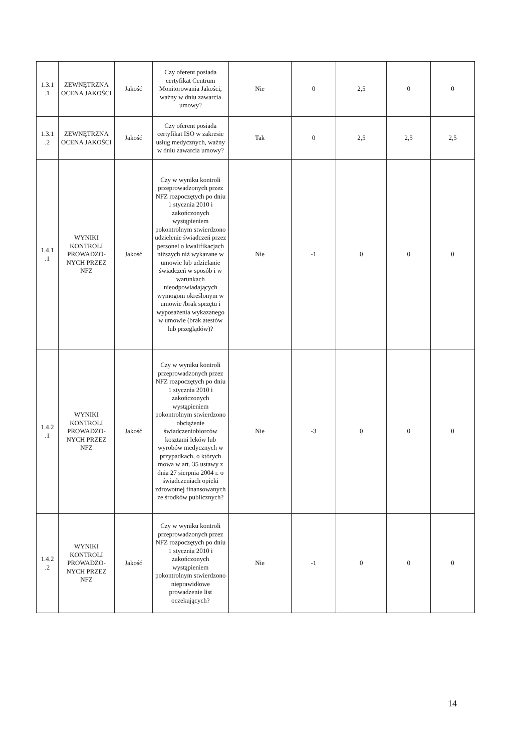| 1.3.1 .1 | ZEWNĘTRZNA OCENA JAKOŚCI | Jakość | Czy oferent posiada certyfikat Centrum Monitorowania Jakości, ważny w dniu zawarcia umowy? | Nie | 0 | 2,5 | 0 | 0 |
| 1.3.1 .2 | ZEWNĘTRZNA OCENA JAKOŚCI | Jakość | Czy oferent posiada certyfikat ISO w zakresie usług medycznych, ważny w dniu zawarcia umowy? | Tak | 0 | 2,5 | 2,5 | 2,5 |
| 1.4.1 .1 | WYNIKI KONTROLI PROWADZO-NYCH PRZEZ NFZ | Jakość | Czy w wyniku kontroli przeprowadzonych przez NFZ rozpoczętych po dniu 1 stycznia 2010 i zakończonych wystąpieniem pokontrolnym stwierdzono udzielenie świadczeń przez personel o kwalifikacjach niższych niż wykazane w umowie lub udzielanie świadczeń w sposób i w warunkach nieodpowiadających wymogom określonym w umowie /brak sprzętu i wyposażenia wykazanego w umowie (brak atestów lub przeglądów)? | Nie | -1 | 0 | 0 | 0 |
| 1.4.2 .1 | WYNIKI KONTROLI PROWADZO-NYCH PRZEZ NFZ | Jakość | Czy w wyniku kontroli przeprowadzonych przez NFZ rozpoczętych po dniu 1 stycznia 2010 i zakończonych wystąpieniem pokontrolnym stwierdzono obciążenie świadczeniobiorców kosztami leków lub wyrobów medycznych w przypadkach, o których mowa w art. 35 ustawy z dnia 27 sierpnia 2004 r. o świadczeniach opieki zdrowotnej finansowanych ze środków publicznych? | Nie | -3 | 0 | 0 | 0 |
| 1.4.2 .2 | WYNIKI KONTROLI PROWADZO-NYCH PRZEZ NFZ | Jakość | Czy w wyniku kontroli przeprowadzonych przez NFZ rozpoczętych po dniu 1 stycznia 2010 i zakończonych wystąpieniem pokontrolnym stwierdzono nieprawidłowe prowadzenie list oczekujących? | Nie | -1 | 0 | 0 | 0 |
14